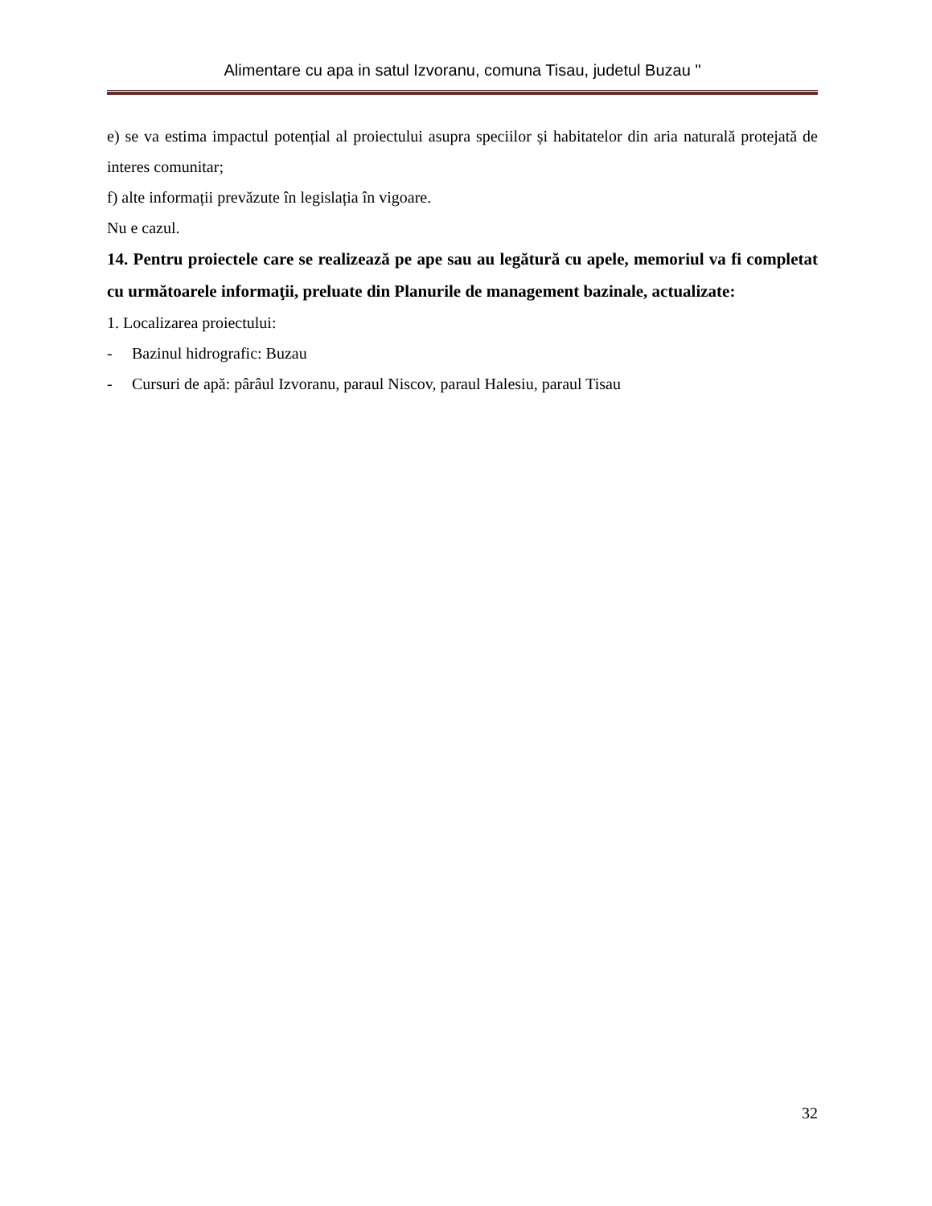Alimentare cu apa in satul Izvoranu, comuna Tisau, judetul Buzau "
e) se va estima impactul potențial al proiectului asupra speciilor și habitatelor din aria naturală protejată de interes comunitar;
f) alte informații prevăzute în legislația în vigoare.
Nu e cazul.
14. Pentru proiectele care se realizează pe ape sau au legătură cu apele, memoriul va fi completat cu următoarele informaţii, preluate din Planurile de management bazinale, actualizate:
1. Localizarea proiectului:
- Bazinul hidrografic: Buzau
- Cursuri de apă: pârâul Izvoranu, paraul Niscov, paraul Halesiu, paraul Tisau
32